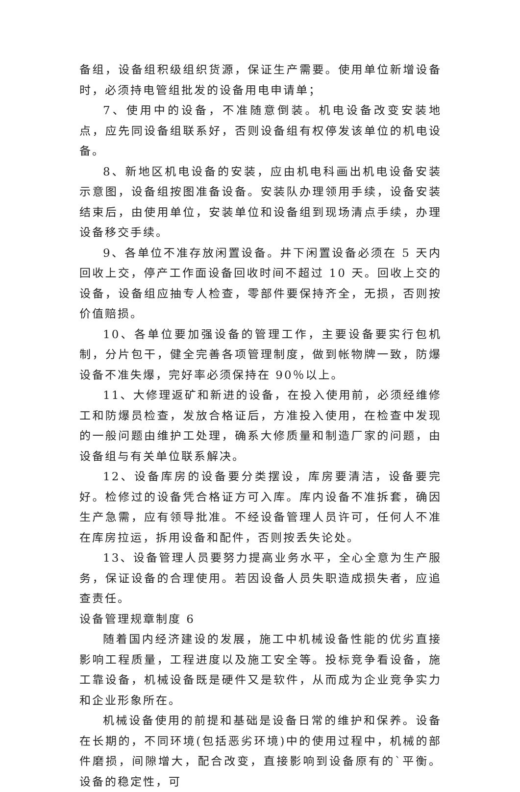备组，设备组积级组织货源，保证生产需要。使用单位新增设备时，必须持电管组批发的设备用电申请单；
7、使用中的设备，不准随意倒装。机电设备改变安装地点，应先同设备组联系好，否则设备组有权停发该单位的机电设备。
8、新地区机电设备的安装，应由机电科画出机电设备安装示意图，设备组按图准备设备。安装队办理领用手续，设备安装结束后，由使用单位，安装单位和设备组到现场清点手续，办理设备移交手续。
9、各单位不准存放闲置设备。井下闲置设备必须在 5 天内回收上交，停产工作面设备回收时间不超过 10 天。回收上交的设备，设备组应抽专人检查，零部件要保持齐全，无损，否则按价值赔损。
10、各单位要加强设备的管理工作，主要设备要实行包机制，分片包干，健全完善各项管理制度，做到帐物牌一致，防爆设备不准失爆，完好率必须保持在 90％以上。
11、大修理返矿和新进的设备，在投入使用前，必须经维修工和防爆员检查，发放合格证后，方准投入使用，在检查中发现的一般问题由维护工处理，确系大修质量和制造厂家的问题，由设备组与有关单位联系解决。
12、设备库房的设备要分类摆设，库房要清洁，设备要完好。检修过的设备凭合格证方可入库。库内设备不准拆套，确因生产急需，应有领导批准。不经设备管理人员许可，任何人不准在库房拉运，拆用设备和配件，否则按丢失论处。
13、设备管理人员要努力提高业务水平，全心全意为生产服务，保证设备的合理使用。若因设备人员失职造成损失者，应追查责任。
设备管理规章制度 6
随着国内经济建设的发展，施工中机械设备性能的优劣直接影响工程质量，工程进度以及施工安全等。投标竞争看设备，施工靠设备，机械设备既是硬件又是软件，从而成为企业竞争实力和企业形象所在。
机械设备使用的前提和基础是设备日常的维护和保养。设备在长期的，不同环境(包括恶劣环境)中的使用过程中，机械的部件磨损，间隙增大，配合改变，直接影响到设备原有的`平衡。设备的稳定性，可